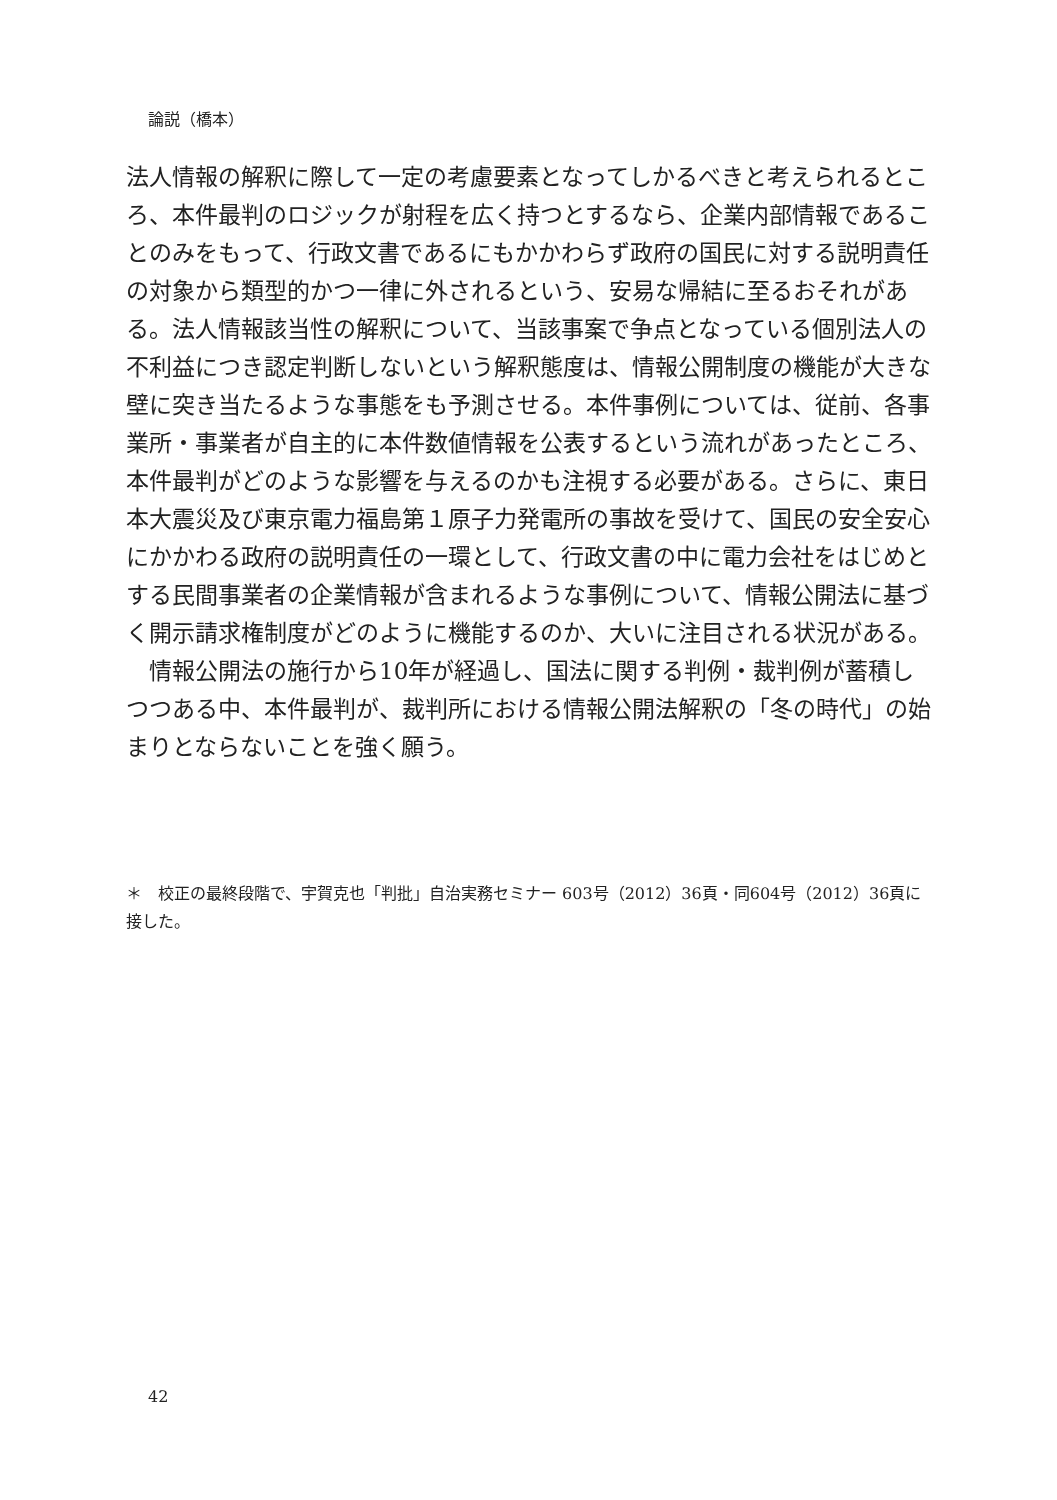論説（橋本）
法人情報の解釈に際して一定の考慮要素となってしかるべきと考えられるところ、本件最判のロジックが射程を広く持つとするなら、企業内部情報であることのみをもって、行政文書であるにもかかわらず政府の国民に対する説明責任の対象から類型的かつ一律に外されるという、安易な帰結に至るおそれがある。法人情報該当性の解釈について、当該事案で争点となっている個別法人の不利益につき認定判断しないという解釈態度は、情報公開制度の機能が大きな壁に突き当たるような事態をも予測させる。本件事例については、従前、各事業所・事業者が自主的に本件数値情報を公表するという流れがあったところ、本件最判がどのような影響を与えるのかも注視する必要がある。さらに、東日本大震災及び東京電力福島第１原子力発電所の事故を受けて、国民の安全安心にかかわる政府の説明責任の一環として、行政文書の中に電力会社をはじめとする民間事業者の企業情報が含まれるような事例について、情報公開法に基づく開示請求権制度がどのように機能するのか、大いに注目される状況がある。
　情報公開法の施行から10年が経過し、国法に関する判例・裁判例が蓄積しつつある中、本件最判が、裁判所における情報公開法解釈の「冬の時代」の始まりとならないことを強く願う。
＊　校正の最終段階で、宇賀克也「判批」自治実務セミナー 603号（2012）36頁・同604号（2012）36頁に接した。
42